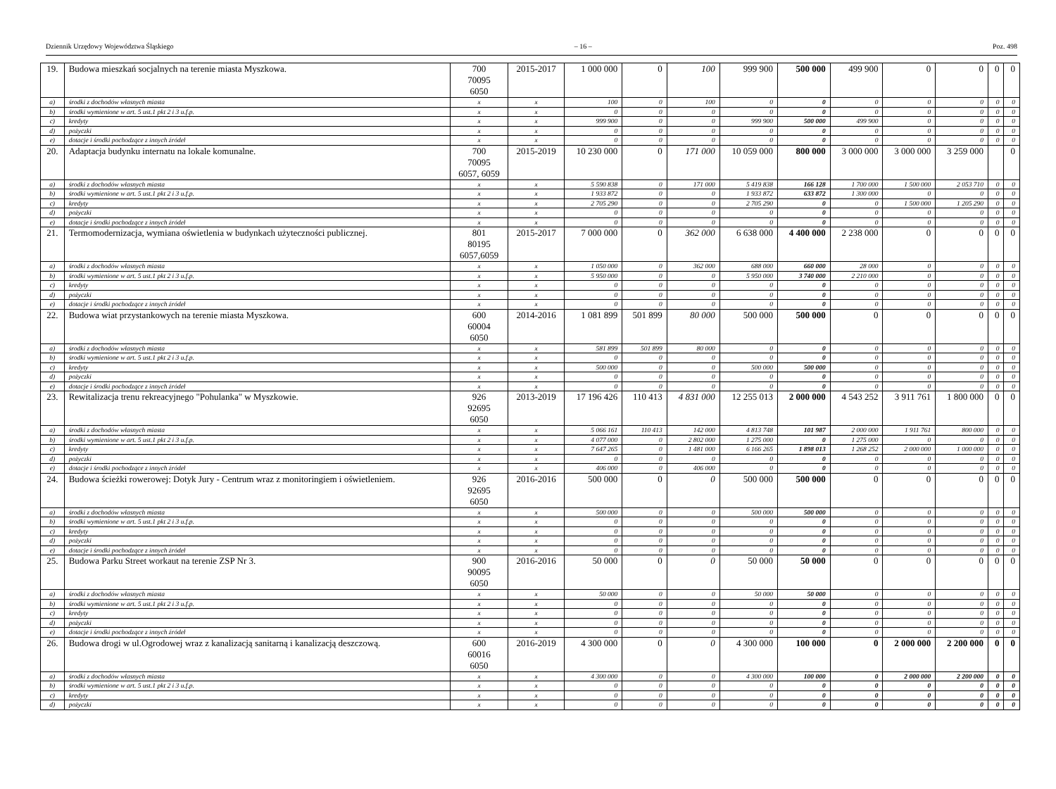Dziennik Urzędowy Województwa Śląskiego – 16 – Poz. 498
| 19. | Budowa mieszkań socjalnych na terenie miasta Myszkowa. | 700 70095 6050 | 2015-2017 | 1 000 000 | 0 | 100 | 999 900 | 500 000 | 499 900 | 0 | 0 | 0 | 0 |
| a) | środki z dochodów własnych miasta | x | x | 100 | 0 | 100 | 0 | 0 | 0 | 0 | 0 | 0 | 0 |
| b) | środki wymienione w art. 5 ust.1 pkt 2 i 3 u.f.p. | x | x | 0 | 0 | 0 | 0 | 0 | 0 | 0 | 0 | 0 | 0 |
| c) | kredyty | x | x | 999 900 | 0 | 0 | 999 900 | 500 000 | 499 900 | 0 | 0 | 0 | 0 |
| d) | pożyczki | x | x | 0 | 0 | 0 | 0 | 0 | 0 | 0 | 0 | 0 | 0 |
| e) | dotacje i środki pochodzące z innych źródeł | x | x | 0 | 0 | 0 | 0 | 0 | 0 | 0 | 0 | 0 | 0 |
| 20. | Adaptacja budynku internatu na lokale komunalne. | 700 70095 6057, 6059 | 2015-2019 | 10 230 000 | 0 | 171 000 | 10 059 000 | 800 000 | 3 000 000 | 3 000 000 | 3 259 000 | | 0 |
| a) | środki z dochodów własnych miasta | x | x | 5 590 838 | 0 | 171 000 | 5 419 838 | 166 128 | 1 700 000 | 1 500 000 | 2 053 710 | 0 | 0 |
| b) | środki wymienione w art. 5 ust.1 pkt 2 i 3 u.f.p. | x | x | 1 933 872 | 0 | 0 | 1 933 872 | 633 872 | 1 300 000 | 0 | 0 | 0 | 0 |
| c) | kredyty | x | x | 2 705 290 | 0 | 0 | 2 705 290 | 0 | 0 | 1 500 000 | 1 205 290 | 0 | 0 |
| d) | pożyczki | x | x | 0 | 0 | 0 | 0 | 0 | 0 | 0 | 0 | 0 | 0 |
| e) | dotacje i środki pochodzące z innych źródeł | x | x | 0 | 0 | 0 | 0 | 0 | 0 | 0 | 0 | 0 | 0 |
| 21. | Termomodernizacja, wymiana oświetlenia w budynkach użyteczności publicznej. | 801 80195 6057,6059 | 2015-2017 | 7 000 000 | 0 | 362 000 | 6 638 000 | 4 400 000 | 2 238 000 | 0 | 0 | 0 | 0 |
| a) | środki z dochodów własnych miasta | x | x | 1 050 000 | 0 | 362 000 | 688 000 | 660 000 | 28 000 | 0 | 0 | 0 | 0 |
| b) | środki wymienione w art. 5 ust.1 pkt 2 i 3 u.f.p. | x | x | 5 950 000 | 0 | 0 | 5 950 000 | 3 740 000 | 2 210 000 | 0 | 0 | 0 | 0 |
| c) | kredyty | x | x | 0 | 0 | 0 | 0 | 0 | 0 | 0 | 0 | 0 | 0 |
| d) | pożyczki | x | x | 0 | 0 | 0 | 0 | 0 | 0 | 0 | 0 | 0 | 0 |
| e) | dotacje i środki pochodzące z innych źródeł | x | x | 0 | 0 | 0 | 0 | 0 | 0 | 0 | 0 | 0 | 0 |
| 22. | Budowa wiat przystankowych na terenie miasta Myszkowa. | 600 60004 6050 | 2014-2016 | 1 081 899 | 501 899 | 80 000 | 500 000 | 500 000 | 0 | 0 | 0 | 0 | 0 |
| a) | środki z dochodów własnych miasta | x | x | 581 899 | 501 899 | 80 000 | 0 | 0 | 0 | 0 | 0 | 0 | 0 |
| b) | środki wymienione w art. 5 ust.1 pkt 2 i 3 u.f.p. | x | x | 0 | 0 | 0 | 0 | 0 | 0 | 0 | 0 | 0 | 0 |
| c) | kredyty | x | x | 500 000 | 0 | 0 | 500 000 | 500 000 | 0 | 0 | 0 | 0 | 0 |
| d) | pożyczki | x | x | 0 | 0 | 0 | 0 | 0 | 0 | 0 | 0 | 0 | 0 |
| e) | dotacje i środki pochodzące z innych źródeł | x | x | 0 | 0 | 0 | 0 | 0 | 0 | 0 | 0 | 0 | 0 |
| 23. | Rewitalizacja trenu rekreacyjnego "Pohulanka" w Myszkowie. | 926 92695 6050 | 2013-2019 | 17 196 426 | 110 413 | 4 831 000 | 12 255 013 | 2 000 000 | 4 543 252 | 3 911 761 | 1 800 000 | 0 | 0 |
| a) | środki z dochodów własnych miasta | x | x | 5 066 161 | 110 413 | 142 000 | 4 813 748 | 101 987 | 2 000 000 | 1 911 761 | 800 000 | 0 | 0 |
| b) | środki wymienione w art. 5 ust.1 pkt 2 i 3 u.f.p. | x | x | 4 077 000 | 0 | 2 802 000 | 1 275 000 | 0 | 1 275 000 | 0 | 0 | 0 | 0 |
| c) | kredyty | x | x | 7 647 265 | 0 | 1 481 000 | 6 166 265 | 1 898 013 | 1 268 252 | 2 000 000 | 1 000 000 | 0 | 0 |
| d) | pożyczki | x | x | 0 | 0 | 0 | 0 | 0 | 0 | 0 | 0 | 0 | 0 |
| e) | dotacje i środki pochodzące z innych źródeł | x | x | 406 000 | 0 | 406 000 | 0 | 0 | 0 | 0 | 0 | 0 | 0 |
| 24. | Budowa ścieżki rowerowej: Dotyk Jury - Centrum wraz z monitoringiem i oświetleniem. | 926 92695 6050 | 2016-2016 | 500 000 | 0 | 0 | 500 000 | 500 000 | 0 | 0 | 0 | 0 | 0 |
| a) | środki z dochodów własnych miasta | x | x | 500 000 | 0 | 0 | 500 000 | 500 000 | 0 | 0 | 0 | 0 | 0 |
| b) | środki wymienione w art. 5 ust.1 pkt 2 i 3 u.f.p. | x | x | 0 | 0 | 0 | 0 | 0 | 0 | 0 | 0 | 0 | 0 |
| c) | kredyty | x | x | 0 | 0 | 0 | 0 | 0 | 0 | 0 | 0 | 0 | 0 |
| d) | pożyczki | x | x | 0 | 0 | 0 | 0 | 0 | 0 | 0 | 0 | 0 | 0 |
| e) | dotacje i środki pochodzące z innych źródeł | x | x | 0 | 0 | 0 | 0 | 0 | 0 | 0 | 0 | 0 | 0 |
| 25. | Budowa Parku Street workaut na terenie ZSP Nr 3. | 900 90095 6050 | 2016-2016 | 50 000 | 0 | 0 | 50 000 | 50 000 | 0 | 0 | 0 | 0 | 0 |
| a) | środki z dochodów własnych miasta | x | x | 50 000 | 0 | 0 | 50 000 | 50 000 | 0 | 0 | 0 | 0 | 0 |
| b) | środki wymienione w art. 5 ust.1 pkt 2 i 3 u.f.p. | x | x | 0 | 0 | 0 | 0 | 0 | 0 | 0 | 0 | 0 | 0 |
| c) | kredyty | x | x | 0 | 0 | 0 | 0 | 0 | 0 | 0 | 0 | 0 | 0 |
| d) | pożyczki | x | x | 0 | 0 | 0 | 0 | 0 | 0 | 0 | 0 | 0 | 0 |
| e) | dotacje i środki pochodzące z innych źródeł | x | x | 0 | 0 | 0 | 0 | 0 | 0 | 0 | 0 | 0 | 0 |
| 26. | Budowa drogi w ul.Ogrodowej wraz z kanalizacją sanitarną i kanalizacją deszczową. | 600 60016 6050 | 2016-2019 | 4 300 000 | 0 | 0 | 4 300 000 | 100 000 | 0 | 2 000 000 | 2 200 000 | 0 | 0 |
| a) | środki z dochodów własnych miasta | x | x | 4 300 000 | 0 | 0 | 4 300 000 | 100 000 | 0 | 2 000 000 | 2 200 000 | 0 | 0 |
| b) | środki wymienione w art. 5 ust.1 pkt 2 i 3 u.f.p. | x | x | 0 | 0 | 0 | 0 | 0 | 0 | 0 | 0 | 0 | 0 |
| c) | kredyty | x | x | 0 | 0 | 0 | 0 | 0 | 0 | 0 | 0 | 0 | 0 |
| d) | pożyczki | x | x | 0 | 0 | 0 | 0 | 0 | 0 | 0 | 0 | 0 | 0 |